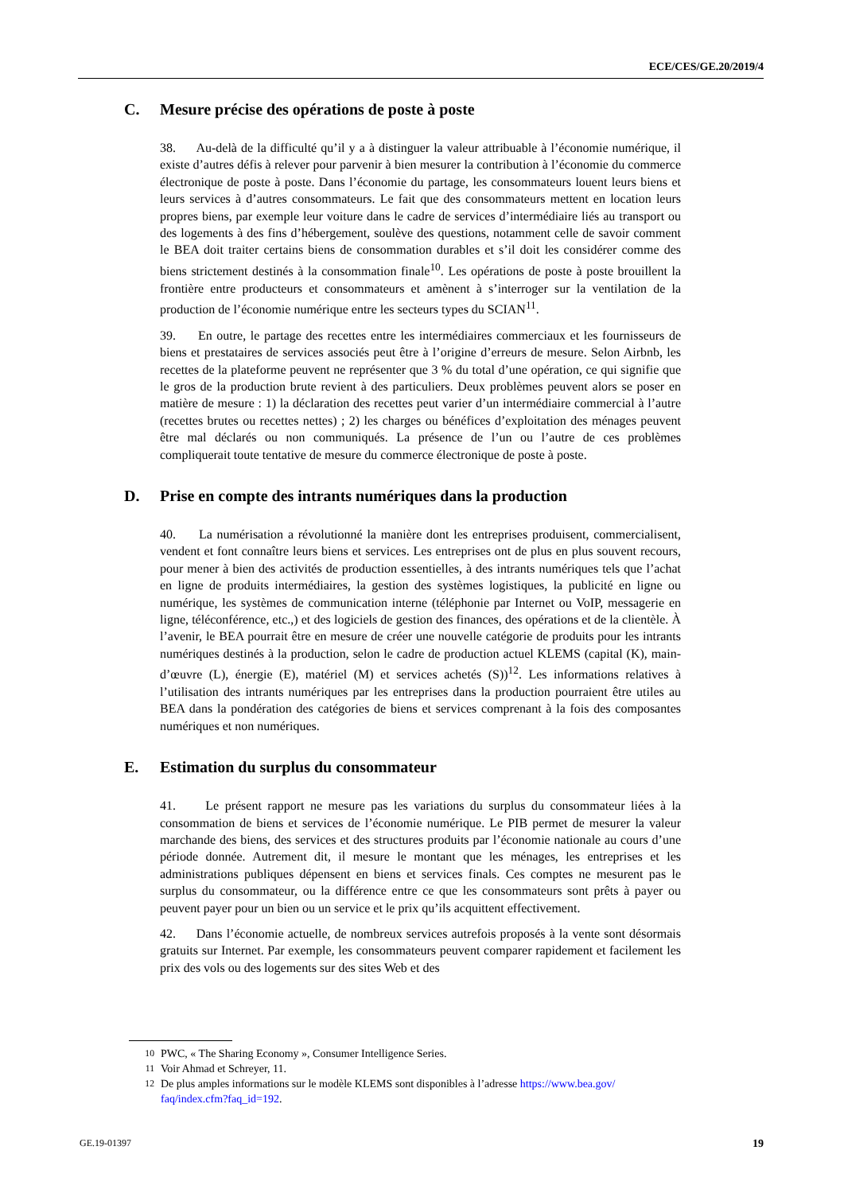ECE/CES/GE.20/2019/4
C. Mesure précise des opérations de poste à poste
38. Au-delà de la difficulté qu’il y a à distinguer la valeur attribuable à l’économie numérique, il existe d’autres défis à relever pour parvenir à bien mesurer la contribution à l’économie du commerce électronique de poste à poste. Dans l’économie du partage, les consommateurs louent leurs biens et leurs services à d’autres consommateurs. Le fait que des consommateurs mettent en location leurs propres biens, par exemple leur voiture dans le cadre de services d’intermédiaire liés au transport ou des logements à des fins d’hébergement, soulève des questions, notamment celle de savoir comment le BEA doit traiter certains biens de consommation durables et s’il doit les considérer comme des biens strictement destinés à la consommation finale<sup>10</sup>. Les opérations de poste à poste brouillent la frontière entre producteurs et consommateurs et amènent à s’interroger sur la ventilation de la production de l’économie numérique entre les secteurs types du SCIAN<sup>11</sup>.
39. En outre, le partage des recettes entre les intermédiaires commerciaux et les fournisseurs de biens et prestataires de services associés peut être à l’origine d’erreurs de mesure. Selon Airbnb, les recettes de la plateforme peuvent ne représenter que 3 % du total d’une opération, ce qui signifie que le gros de la production brute revient à des particuliers. Deux problèmes peuvent alors se poser en matière de mesure : 1) la déclaration des recettes peut varier d’un intermédiaire commercial à l’autre (recettes brutes ou recettes nettes) ; 2) les charges ou bénéfices d’exploitation des ménages peuvent être mal déclarés ou non communiqués. La présence de l’un ou l’autre de ces problèmes compliquerait toute tentative de mesure du commerce électronique de poste à poste.
D. Prise en compte des intrants numériques dans la production
40. La numérisation a révolutionné la manière dont les entreprises produisent, commercialisent, vendent et font connaître leurs biens et services. Les entreprises ont de plus en plus souvent recours, pour mener à bien des activités de production essentielles, à des intrants numériques tels que l’achat en ligne de produits intermédiaires, la gestion des systèmes logistiques, la publicité en ligne ou numérique, les systèmes de communication interne (téléphonie par Internet ou VoIP, messagerie en ligne, téléconférence, etc.,) et des logiciels de gestion des finances, des opérations et de la clientèle. À l’avenir, le BEA pourrait être en mesure de créer une nouvelle catégorie de produits pour les intrants numériques destinés à la production, selon le cadre de production actuel KLEMS (capital (K), main-d’œuvre (L), énergie (E), matériel (M) et services achetés (S))<sup>12</sup>. Les informations relatives à l’utilisation des intrants numériques par les entreprises dans la production pourraient être utiles au BEA dans la pondération des catégories de biens et services comprenant à la fois des composantes numériques et non numériques.
E. Estimation du surplus du consommateur
41. Le présent rapport ne mesure pas les variations du surplus du consommateur liées à la consommation de biens et services de l’économie numérique. Le PIB permet de mesurer la valeur marchande des biens, des services et des structures produits par l’économie nationale au cours d’une période donnée. Autrement dit, il mesure le montant que les ménages, les entreprises et les administrations publiques dépensent en biens et services finals. Ces comptes ne mesurent pas le surplus du consommateur, ou la différence entre ce que les consommateurs sont prêts à payer ou peuvent payer pour un bien ou un service et le prix qu’ils acquittent effectivement.
42. Dans l’économie actuelle, de nombreux services autrefois proposés à la vente sont désormais gratuits sur Internet. Par exemple, les consommateurs peuvent comparer rapidement et facilement les prix des vols ou des logements sur des sites Web et des
<sup>10</sup> PWC, « The Sharing Economy », Consumer Intelligence Series.
<sup>11</sup> Voir Ahmad et Schreyer, 11.
<sup>12</sup> De plus amples informations sur le modèle KLEMS sont disponibles à l’adresse https://www.bea.gov/ faq/index.cfm?faq_id=192.
GE.19-01397 19